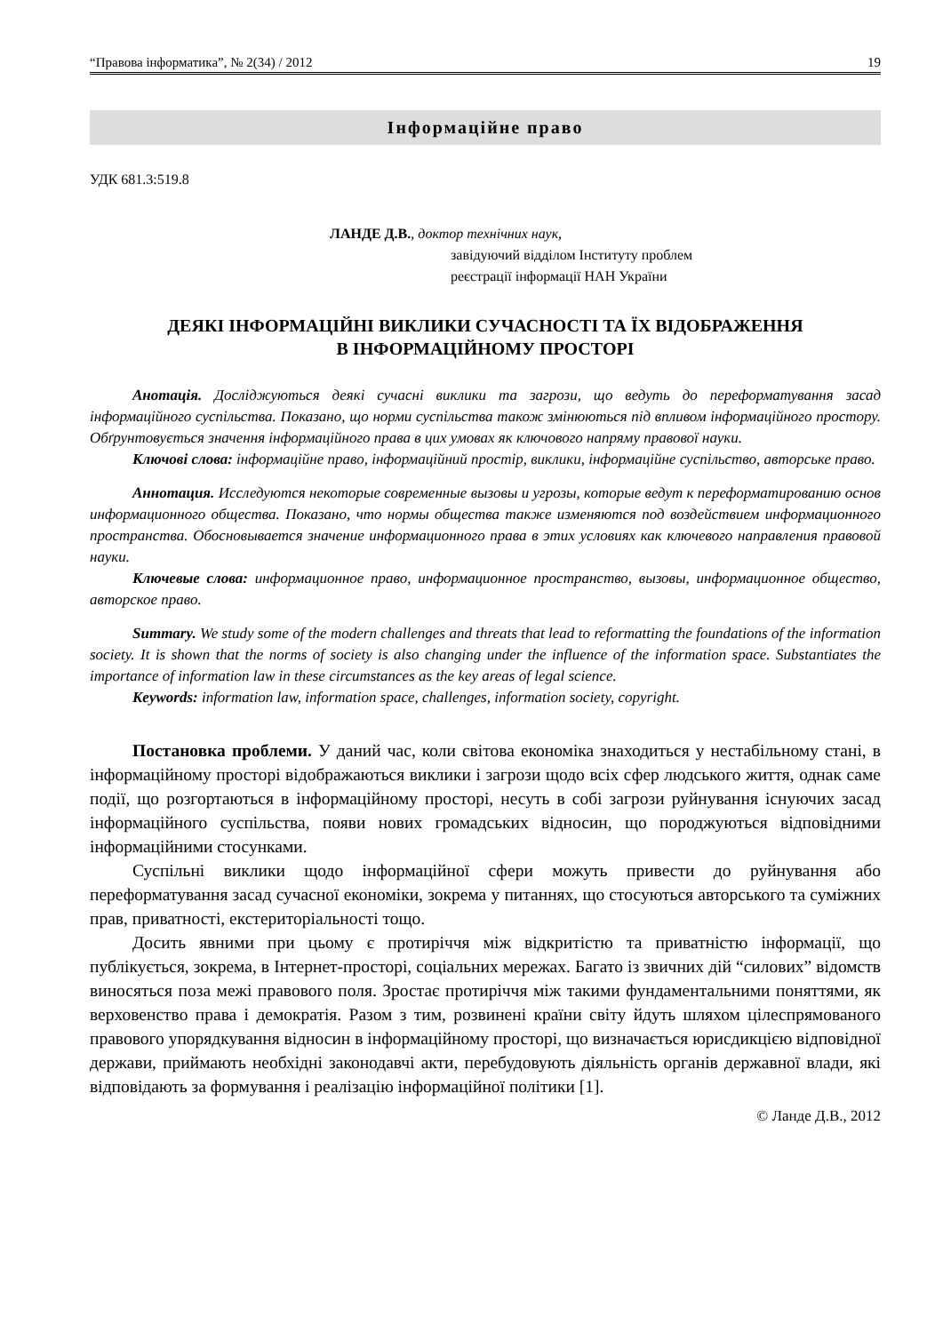“Правова інформатика”, № 2(34) / 2012 19
Інформаційне право
УДК 681.3:519.8
ЛАНДЕ Д.В., доктор технічних наук,
завідуючий відділом Інституту проблем
реєстрації інформації НАН України
ДЕЯКІ ІНФОРМАЦІЙНІ ВИКЛИКИ СУЧАСНОСТІ ТА ЇХ ВІДОБРАЖЕННЯ
В ІНФОРМАЦІЙНОМУ ПРОСТОРІ
Анотація. Досліджуються деякі сучасні виклики та загрози, що ведуть до переформатування засад інформаційного суспільства. Показано, що норми суспільства також змінюються під впливом інформаційного простору. Обґрунтовується значення інформаційного права в цих умовах як ключового напряму правової науки.
Ключові слова: інформаційне право, інформаційний простір, виклики, інформаційне суспільство, авторське право.
Аннотация. Исследуются некоторые современные вызовы и угрозы, которые ведут к переформатированию основ информационного общества. Показано, что нормы общества также изменяются под воздействием информационного пространства. Обосновывается значение информационного права в этих условиях как ключевого направления правовой науки.
Ключевые слова: информационное право, информационное пространство, вызовы, информационное общество, авторское право.
Summary. We study some of the modern challenges and threats that lead to reformatting the foundations of the information society. It is shown that the norms of society is also changing under the influence of the information space. Substantiates the importance of information law in these circumstances as the key areas of legal science.
Keywords: information law, information space, challenges, information society, copyright.
Постановка проблеми. У даний час, коли світова економіка знаходиться у нестабільному стані, в інформаційному просторі відображаються виклики і загрози щодо всіх сфер людського життя, однак саме події, що розгортаються в інформаційному просторі, несуть в собі загрози руйнування існуючих засад інформаційного суспільства, появи нових громадських відносин, що породжуються відповідними інформаційними стосунками.
Суспільні виклики щодо інформаційної сфери можуть привести до руйнування або переформатування засад сучасної економіки, зокрема у питаннях, що стосуються авторського та суміжних прав, приватності, екстериторіальності тощо.
Досить явними при цьому є протиріччя між відкритістю та приватністю інформації, що публікується, зокрема, в Інтернет-просторі, соціальних мережах. Багато із звичних дій “силових” відомств виносяться поза межі правового поля. Зростає протиріччя між такими фундаментальними поняттями, як верховенство права і демократія. Разом з тим, розвинені країни світу йдуть шляхом цілеспрямованого правового упорядкування відносин в інформаційному просторі, що визначається юрисдикцією відповідної держави, приймають необхідні законодавчі акти, перебудовують діяльність органів державної влади, які відповідають за формування і реалізацію інформаційної політики [1].
© Ланде Д.В., 2012